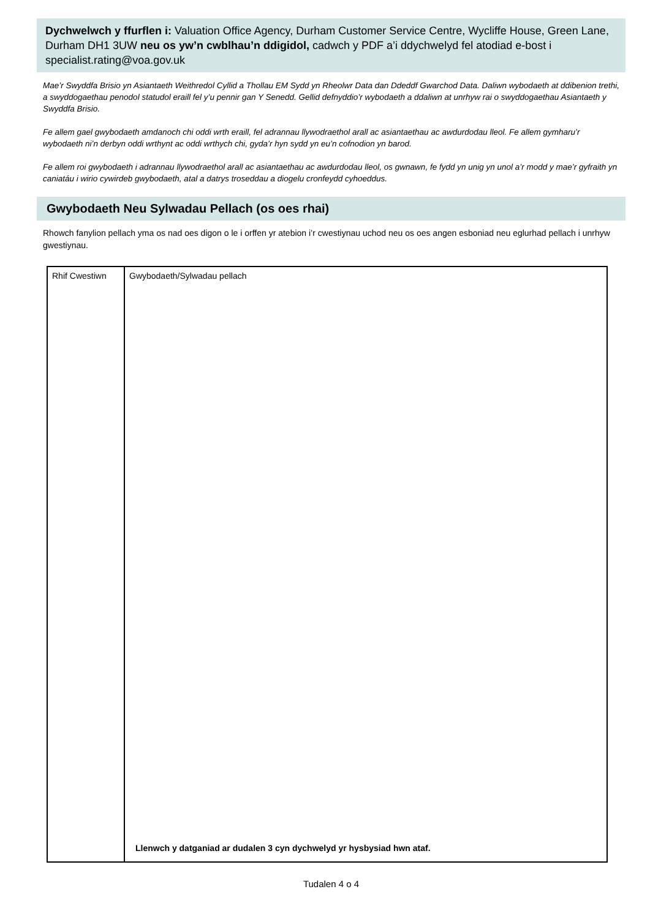Dychwelwch y ffurflen i: Valuation Office Agency, Durham Customer Service Centre, Wycliffe House, Green Lane, Durham DH1 3UW neu os yw’n cwblhau’n ddigidol, cadwch y PDF a’i ddychwelyd fel atodiad e-bost i specialist.rating@voa.gov.uk
Mae’r Swyddfa Brisio yn Asiantaeth Weithredol Cyllid a Thollau EM Sydd yn Rheolwr Data dan Ddeddf Gwarchod Data. Daliwn wybodaeth at ddibenion trethi, a swyddogaethau penodol statudol eraill fel y’u pennir gan Y Senedd. Gellid defnyddio’r wybodaeth a ddaliwn at unrhyw rai o swyddogaethau Asiantaeth y Swyddfa Brisio.
Fe allem gael gwybodaeth amdanoch chi oddi wrth eraill, fel adrannau llywodraethol arall ac asiantaethau ac awdurdodau lleol. Fe allem gymharu’r wybodaeth ni’n derbyn oddi wrthynt ac oddi wrthych chi, gyda’r hyn sydd yn eu’n cofnodion yn barod.
Fe allem roi gwybodaeth i adrannau llywodraethol arall ac asiantaethau ac awdurdodau lleol, os gwnawn, fe fydd yn unig yn unol a’r modd y mae’r gyfraith yn caniatáu i wirio cywirdeb gwybodaeth, atal a datrys troseddau a diogelu cronfeydd cyhoeddus.
Gwybodaeth Neu Sylwadau Pellach (os oes rhai)
Rhowch fanylion pellach yma os nad oes digon o le i orffen yr atebion i’r cwestiynau uchod neu os oes angen esboniad neu eglurhad pellach i unrhyw gwestiynau.
| Rhif Cwestiwn | Gwybodaeth/Sylwadau pellach Llenwch y datganiad ar dudalen 3 cyn dychwelyd yr hysbysiad hwn ataf. |
Tudalen 4 o 4